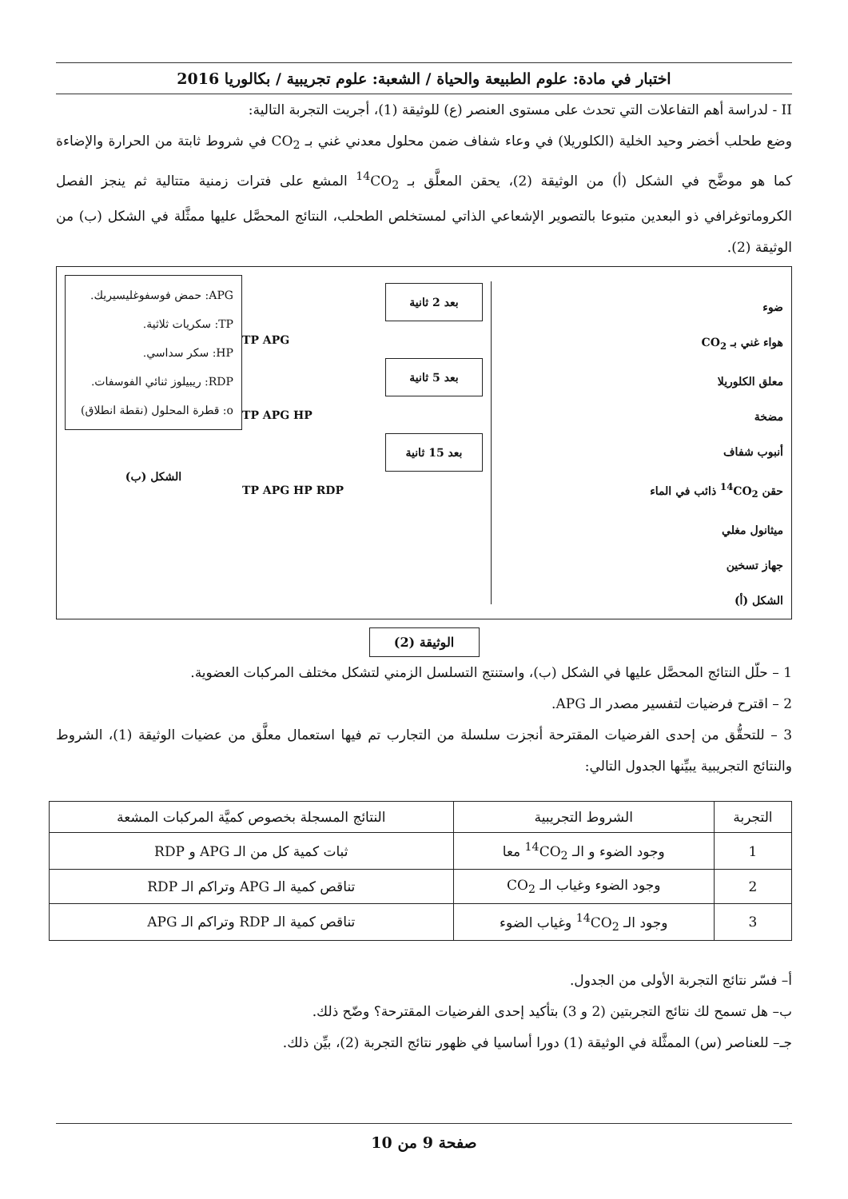اختبار في مادة: علوم الطبيعة والحياة / الشعبة: علوم تجريبية / بكالوريا 2016
II - لدراسة أهم التفاعلات التي تحدث على مستوى العنصر (ع) للوثيقة (1)، أجريت التجربة التالية:
وضع طحلب أخضر وحيد الخلية (الكلوريلا) في وعاء شفاف ضمن محلول معدني غني بـ CO<sub>2</sub> في شروط ثابتة من الحرارة والإضاءة كما هو موضَّح في الشكل (أ) من الوثيقة (2)، يحقن المعلَّق بـ <sup>14</sup>CO<sub>2</sub> المشع على فترات زمنية متتالية ثم ينجز الفصل الكروماتوغرافي ذو البعدين متبوعا بالتصوير الإشعاعي الذاتي لمستخلص الطحلب، النتائج المحصَّل عليها ممثَّلة في الشكل (ب) من الوثيقة (2).
ضوء
هواء غني بـ CO<sub>2</sub>
معلق الكلوريلا
مضخة
أنبوب شفاف
حقن <sup>14</sup>CO<sub>2</sub> ذائب في الماء
ميثانول مغلي
جهاز تسخين
الشكل (أ)
بعد 2 ثانية
TP APG
بعد 5 ثانية
TP APG HP
بعد 15 ثانية
TP APG HP RDP
APG: حمض فوسفوغليسيريك.
TP: سكريات ثلاثية.
HP: سكر سداسي.
RDP: ريبيلوز ثنائي الفوسفات.
o: قطرة المحلول (نقطة انطلاق)
الشكل (ب)
الوثيقة (2)
1 – حلّل النتائج المحصَّل عليها في الشكل (ب)، واستنتج التسلسل الزمني لتشكل مختلف المركبات العضوية.
2 – اقترح فرضيات لتفسير مصدر الـ APG.
3 – للتحقُّق من إحدى الفرضيات المقترحة أنجزت سلسلة من التجارب تم فيها استعمال معلَّق من عضيات الوثيقة (1)، الشروط والنتائج التجريبية يبيِّنها الجدول التالي:
| التجربة | الشروط التجريبية | النتائج المسجلة بخصوص كميَّة المركبات المشعة |
| --- | --- | --- |
| 1 | وجود الضوء و الـ <sup>14</sup>CO<sub>2</sub> معا | ثبات كمية كل من الـ APG و RDP |
| 2 | وجود الضوء وغياب الـ CO<sub>2</sub> | تناقص كمية الـ APG وتراكم الـ RDP |
| 3 | وجود الـ <sup>14</sup>CO<sub>2</sub> وغياب الضوء | تناقص كمية الـ RDP وتراكم الـ APG |
أ– فسّر نتائج التجربة الأولى من الجدول.
ب– هل تسمح لك نتائج التجربتين (2 و 3) بتأكيد إحدى الفرضيات المقترحة؟ وضّح ذلك.
جـ– للعناصر (س) الممثَّلة في الوثيقة (1) دورا أساسيا في ظهور نتائج التجربة (2)، بيِّن ذلك.
صفحة 9 من 10